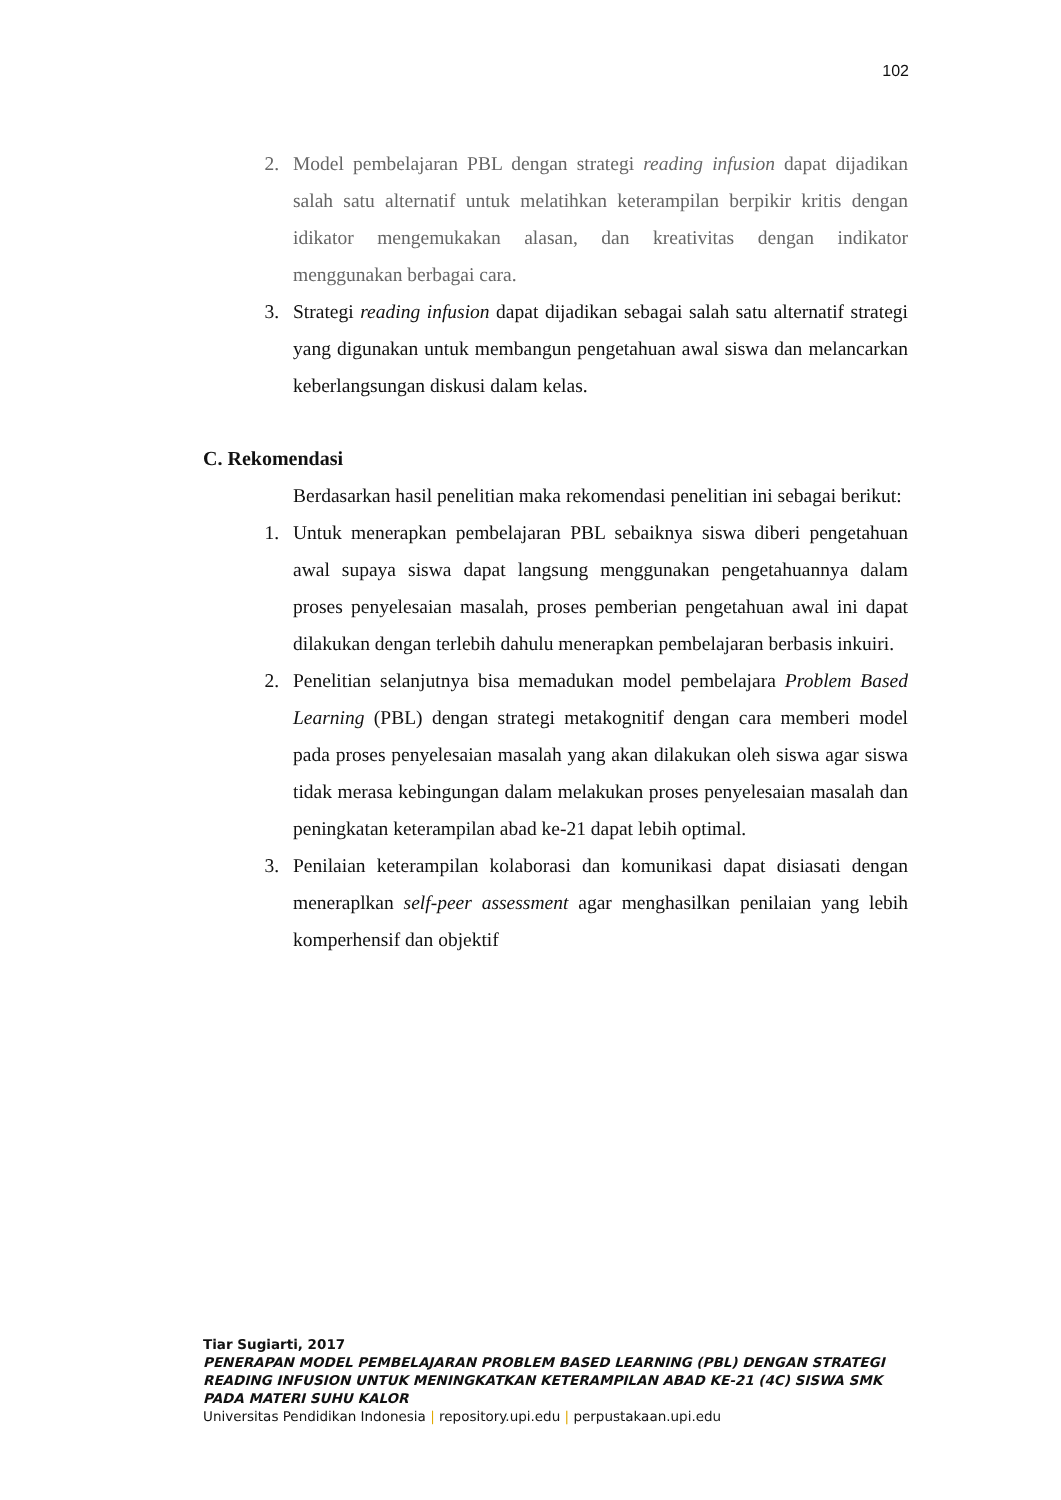102
2. Model pembelajaran PBL dengan strategi reading infusion dapat dijadikan salah satu alternatif untuk melatihkan keterampilan berpikir kritis dengan idikator mengemukakan alasan, dan kreativitas dengan indikator menggunakan berbagai cara.
3. Strategi reading infusion dapat dijadikan sebagai salah satu alternatif strategi yang digunakan untuk membangun pengetahuan awal siswa dan melancarkan keberlangsungan diskusi dalam kelas.
C. Rekomendasi
Berdasarkan hasil penelitian maka rekomendasi penelitian ini sebagai berikut:
1. Untuk menerapkan pembelajaran PBL sebaiknya siswa diberi pengetahuan awal supaya siswa dapat langsung menggunakan pengetahuannya dalam proses penyelesaian masalah, proses pemberian pengetahuan awal ini dapat dilakukan dengan terlebih dahulu menerapkan pembelajaran berbasis inkuiri.
2. Penelitian selanjutnya bisa memadukan model pembelajara Problem Based Learning (PBL) dengan strategi metakognitif dengan cara memberi model pada proses penyelesaian masalah yang akan dilakukan oleh siswa agar siswa tidak merasa kebingungan dalam melakukan proses penyelesaian masalah dan peningkatan keterampilan abad ke-21 dapat lebih optimal.
3. Penilaian keterampilan kolaborasi dan komunikasi dapat disiasati dengan meneraplkan self-peer assessment agar menghasilkan penilaian yang lebih komperhensif dan objektif
Tiar Sugiarti, 2017
PENERAPAN MODEL PEMBELAJARAN PROBLEM BASED LEARNING (PBL) DENGAN STRATEGI READING INFUSION UNTUK MENINGKATKAN KETERAMPILAN ABAD KE-21 (4C) SISWA SMK PADA MATERI SUHU KALOR
Universitas Pendidikan Indonesia | repository.upi.edu | perpustakaan.upi.edu